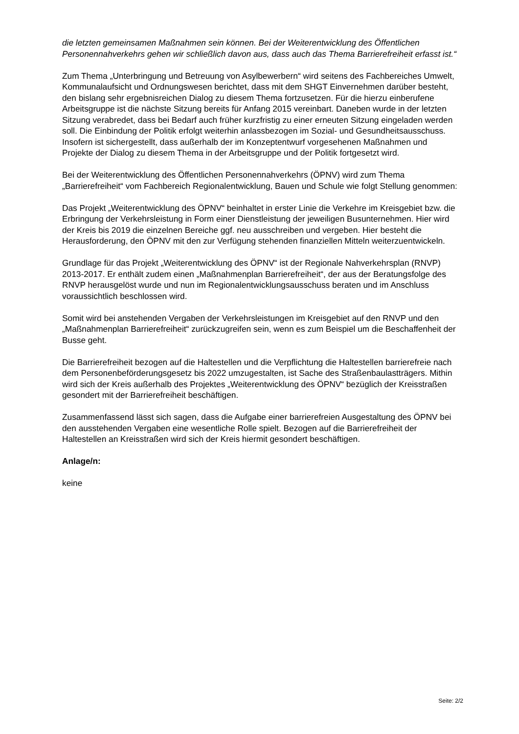die letzten gemeinsamen Maßnahmen sein können. Bei der Weiterentwicklung des Öffentlichen Personennahverkehrs gehen wir schließlich davon aus, dass auch das Thema Barrierefreiheit erfasst ist.“
Zum Thema „Unterbringung und Betreuung von Asylbewerbern“ wird seitens des Fachbereiches Umwelt, Kommunalaufsicht und Ordnungswesen berichtet, dass mit dem SHGT Einvernehmen darüber besteht, den bislang sehr ergebnisreichen Dialog zu diesem Thema fortzusetzen. Für die hierzu einberufene Arbeitsgruppe ist die nächste Sitzung bereits für Anfang 2015 vereinbart. Daneben wurde in der letzten Sitzung verabredet, dass bei Bedarf auch früher kurzfristig zu einer erneuten Sitzung eingeladen werden soll. Die Einbindung der Politik erfolgt weiterhin anlassbezogen im Sozial- und Gesundheitsausschuss. Insofern ist sichergestellt, dass außerhalb der im Konzeptentwurf vorgesehenen Maßnahmen und Projekte der Dialog zu diesem Thema in der Arbeitsgruppe und der Politik fortgesetzt wird.
Bei der Weiterentwicklung des Öffentlichen Personennahverkehrs (ÖPNV) wird zum Thema „Barrierefreiheit“ vom Fachbereich Regionalentwicklung, Bauen und Schule wie folgt Stellung genommen:
Das Projekt „Weiterentwicklung des ÖPNV“ beinhaltet in erster Linie die Verkehre im Kreisgebiet bzw. die Erbringung der Verkehrsleistung in Form einer Dienstleistung der jeweiligen Busunternehmen. Hier wird der Kreis bis 2019 die einzelnen Bereiche ggf. neu ausschreiben und vergeben. Hier besteht die Herausforderung, den ÖPNV mit den zur Verfügung stehenden finanziellen Mitteln weiterzuentwickeln.
Grundlage für das Projekt „Weiterentwicklung des ÖPNV“ ist der Regionale Nahverkehrsplan (RNVP) 2013-2017. Er enthält zudem einen „Maßnahmenplan Barrierefreiheit“, der aus der Beratungsfolge des RNVP herausgelöst wurde und nun im Regionalentwicklungsausschuss beraten und im Anschluss voraussichtlich beschlossen wird.
Somit wird bei anstehenden Vergaben der Verkehrsleistungen im Kreisgebiet auf den RNVP und den „Maßnahmenplan Barrierefreiheit“ zurückzugreifen sein, wenn es zum Beispiel um die Beschaffenheit der Busse geht.
Die Barrierefreiheit bezogen auf die Haltestellen und die Verpflichtung die Haltestellen barrierefreie nach dem Personenbeförderungsgesetz bis 2022 umzugestalten, ist Sache des Straßenbaulastträgers. Mithin wird sich der Kreis außerhalb des Projektes „Weiterentwicklung des ÖPNV“ bezüglich der Kreisstraßen gesondert mit der Barrierefreiheit beschäftigen.
Zusammenfassend lässt sich sagen, dass die Aufgabe einer barrierefreien Ausgestaltung des ÖPNV bei den ausstehenden Vergaben eine wesentliche Rolle spielt. Bezogen auf die Barrierefreiheit der Haltestellen an Kreisstraßen wird sich der Kreis hiermit gesondert beschäftigen.
Anlage/n:
keine
Seite: 2/2